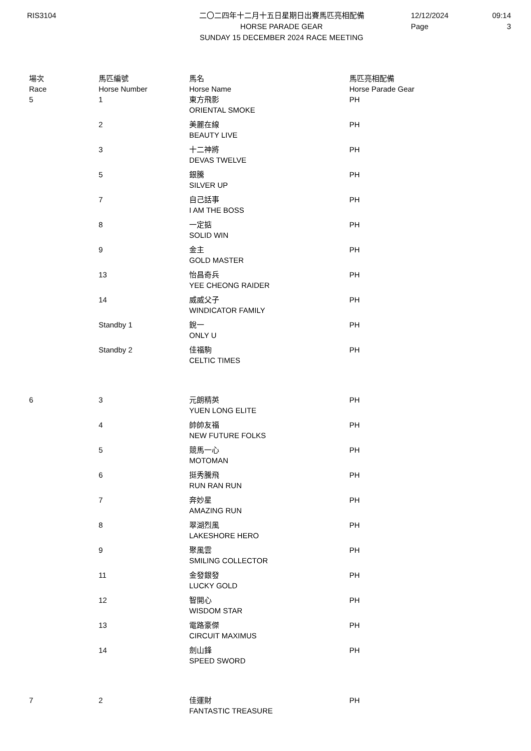RIS3104 二〇二四年十二月十五日星期日出賽馬匹亮相配備
HORSE PARADE GEAR
SUNDAY 15 DECEMBER 2024 RACE MEETING
12/12/2024
Page
09:14
3
| 場次 Race | 馬匹編號 Horse Number | 馬名 Horse Name | 馬匹亮相配備 Horse Parade Gear |
| --- | --- | --- | --- |
| 5 | 1 | 東方飛影 ORIENTAL SMOKE | PH |
| | 2 | 美麗在線 BEAUTY LIVE | PH |
| | 3 | 十二神將 DEVAS TWELVE | PH |
| | 5 | 銀騰 SILVER UP | PH |
| | 7 | 自己話事 I AM THE BOSS | PH |
| | 8 | 一定掂 SOLID WIN | PH |
| | 9 | 金主 GOLD MASTER | PH |
| | 13 | 怡昌奇兵 YEE CHEONG RAIDER | PH |
| | 14 | 威威父子 WINDICATOR FAMILY | PH |
| | Standby 1 | 銳一 ONLY U | PH |
| | Standby 2 | 佳福駒 CELTIC TIMES | PH |
| 6 | 3 | 元朗精英 YUEN LONG ELITE | PH |
| | 4 | 帥帥友福 NEW FUTURE FOLKS | PH |
| | 5 | 競馬一心 MOTOMAN | PH |
| | 6 | 挺秀騰飛 RUN RAN RUN | PH |
| | 7 | 奔妙星 AMAZING RUN | PH |
| | 8 | 翠湖烈風 LAKESHORE HERO | PH |
| | 9 | 聚風雲 SMILING COLLECTOR | PH |
| | 11 | 金發銀發 LUCKY GOLD | PH |
| | 12 | 智開心 WISDOM STAR | PH |
| | 13 | 電路豪傑 CIRCUIT MAXIMUS | PH |
| | 14 | 劍山鋒 SPEED SWORD | PH |
| 7 | 2 | 佳運財 FANTASTIC TREASURE | PH |